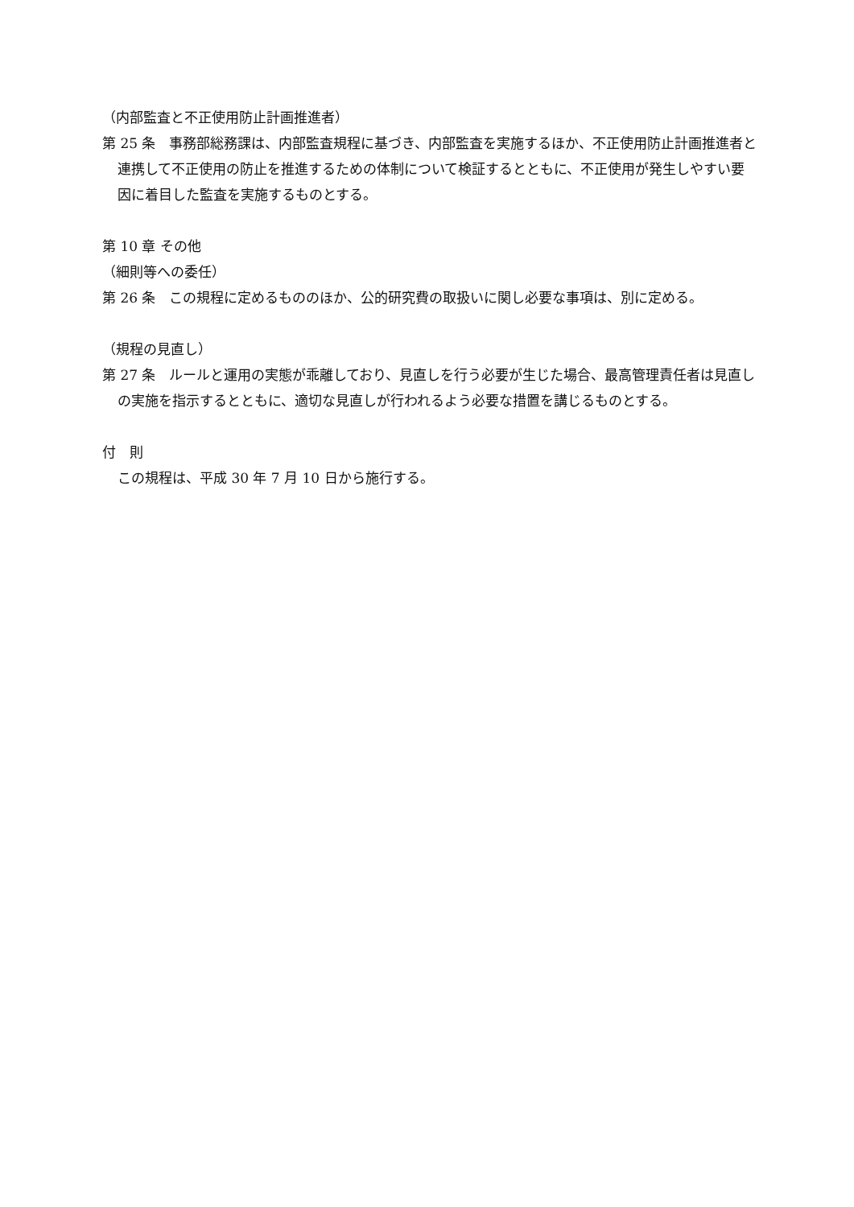（内部監査と不正使用防止計画推進者）
第 25 条　事務部総務課は、内部監査規程に基づき、内部監査を実施するほか、不正使用防止計画推進者と連携して不正使用の防止を推進するための体制について検証するとともに、不正使用が発生しやすい要因に着目した監査を実施するものとする。
第 10 章 その他
（細則等への委任）
第 26 条　この規程に定めるもののほか、公的研究費の取扱いに関し必要な事項は、別に定める。
（規程の見直し）
第 27 条　ルールと運用の実態が乖離しており、見直しを行う必要が生じた場合、最高管理責任者は見直しの実施を指示するとともに、適切な見直しが行われるよう必要な措置を講じるものとする。
付　則
この規程は、平成 30 年 7 月 10 日から施行する。